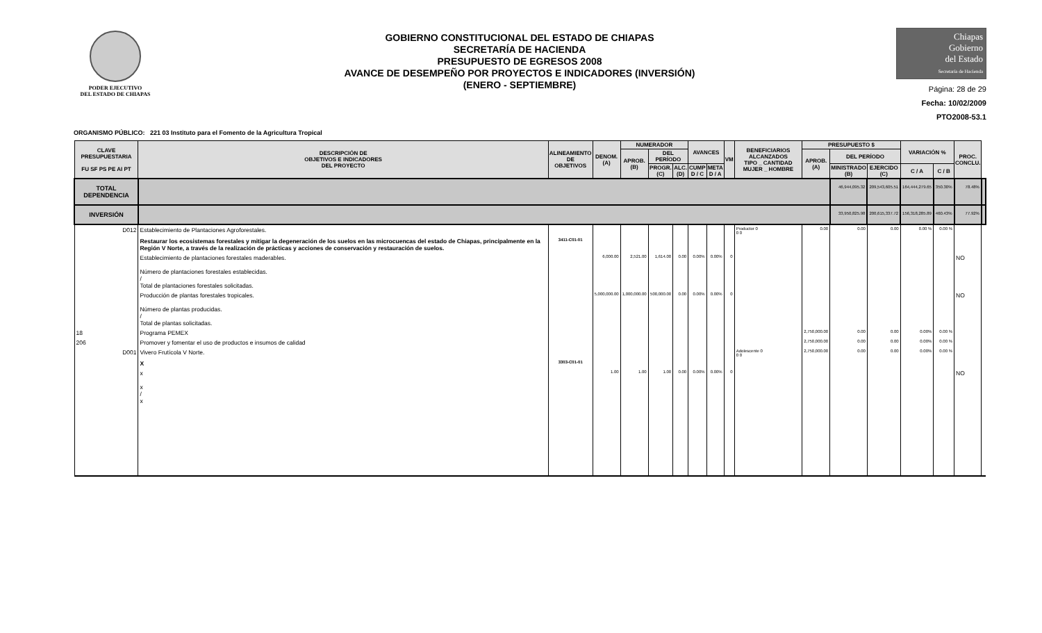PODER EJECUTIVO
DEL ESTADO DE CHIAPAS
GOBIERNO CONSTITUCIONAL DEL ESTADO DE CHIAPAS
SECRETARÍA DE HACIENDA
PRESUPUESTO DE EGRESOS 2008
AVANCE DE DESEMPEÑO POR PROYECTOS E INDICADORES (INVERSIÓN)
(ENERO - SEPTIEMBRE)
Chiapas
Gobierno
del Estado
Secretaría de Hacienda
Página: 28 de 29
Fecha: 10/02/2009
PTO2008-53.1
ORGANISMO PÚBLICO: 221 03 Instituto para el Fomento de la Agricultura Tropical
| CLAVE PRESUPUESTARIA FU SF PS PE AI PT | DESCRIPCIÓN DE OBJETIVOS E INDICADORES DEL PROYECTO | ALINEAMIENTO DE OBJETIVOS | DENOM. (A) | NUMERADOR | | | AVANCES | | VM | BENEFICIARIOS ALCANZADOS TIPO _ CANTIDAD MUJER _ HOMBRE | PRESUPUESTO $ | | | VARIACIÓN % | | PROC. CONCLU. | |
| --- | --- | --- | --- | --- | --- | --- | --- | --- | --- | --- | --- | --- | --- | --- | --- | --- | --- |
| | | | | APROB. (B) | DEL PERÍODO | | | | | | APROB. (A) | DEL PERÍODO | | | | | |
| | | | | | PROGR. (C) | ALC. (D) | CUMP D / C | META D / A | | | | MINISTRADO (B) | EJERCIDO (C) | C / A | C / B | | |
| TOTAL DEPENDENCIA | | | | | | | | | | | | 46,944,095.32 | 209,543,605.51 | 164,444,279.65 | 350.30% | 78.48% | |
| INVERSIÓN | | | | | | | | | | | | 33,950,825.98 | 200,615,337.72 | 156,318,285.89 | 460.43% | 77.92% | |
| D012 | Establecimiento de Plantaciones Agroforestales. | | | | | | | | | Productor 0 0 0 | 0.00 | 0.00 | 0.00 | 0.00 % | 0.00 % | | |
| | Restaurar los ecosistemas forestales y mitigar la degeneración de los suelos en las microcuencas del estado de Chiapas, principalmente en la Región V Norte, a través de la realización de prácticas y acciones de conservación y restauración de suelos. | 3411-C01-01 | | | | | | | | | | | | | | | |
| | Establecimiento de plantaciones forestales maderables. Número de plantaciones forestales establecidas. / Total de plantaciones forestales solicitadas. | | 6,000.00 | 2,521.00 | 1,614.00 | 0.00 | 0.00% | 0.00% | 0 | | | | | | | NO | |
| | Producción de plantas forestales tropicales. Número de plantas producidas. / Total de plantas solicitadas. | | 5,000,000.00 | 1,000,000.00 | 500,000.00 | 0.00 | 0.00% | 0.00% | 0 | | | | | | | NO | |
| 18 | Programa PEMEX | | | | | | | | | | 2,750,000.00 | 0.00 | 0.00 | 0.00% | 0.00 % | | |
| 206 | Promover y fomentar el uso de productos e insumos de calidad | | | | | | | | | | 2,750,000.00 | 0.00 | 0.00 | 0.00% | 0.00 % | | |
| D001 | Vivero Frutícola V Norte. | | | | | | | | | Adolescente 0 0 0 | 2,750,000.00 | 0.00 | 0.00 | 0.00% | 0.00 % | | |
| | X | 3303-C01-01 | | | | | | | | | | | | | | | |
| | x x / x | | 1.00 | 1.00 | 1.00 | 0.00 | 0.00% | 0.00% | 0 | | | | | | | NO | |